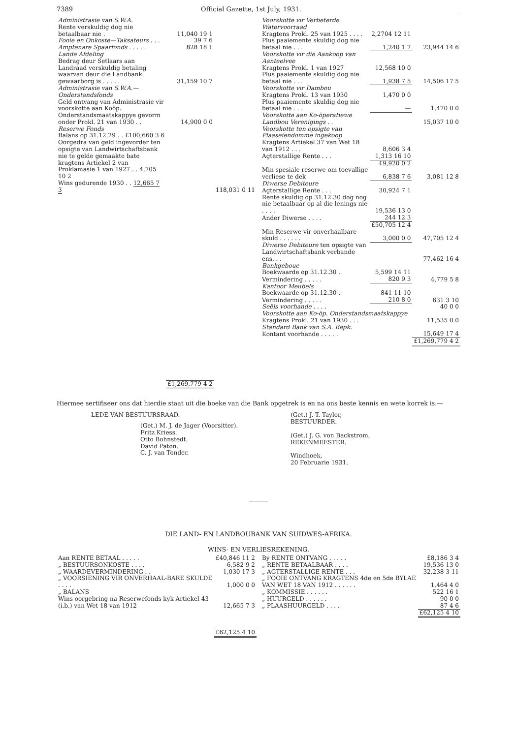7389 Official Gazette, 1st July, 1931.
| Administrasie van S.W.A. Rente verskuldig dog nie betaalbaar nie . | 11,040 19 1 | |
| Fooie en Onkoste—Taksateurs . . . | 39 7 6 | |
| Amptenare Spaarfonds . . . . . | 828 18 1 | |
| Lande Afdeling Bedrag deur Setlaars aan Landraad verskuldig betaling waarvan deur die Landbank gewaarborg is . . . . . | 31,159 10 7 | |
| Administrasie van S.W.A.—Onderstandsfonds Geld ontvang van Administrasie vir voorskotte aan Koöp. Onderstandsmaatskappye gevorm onder Prokl. 21 van 1930 . . | 14,900 0 0 | |
| Reserwe Fonds Balans op 31.12.29 . . £100,660 3 6 Oorgedra van geld ingevorder ten opsigte van Landwirtschaftsbank nie te gelde gemaakte bate kragtens Artiekel 2 van Proklamasie 1 van 1927 . . 4,705 10 2 Wins gedurende 1930 . . 12,665 7 3 | | 118,031 0 11 |
| | £1,269,779 4 2 | |
| Voorskotte vir Verbeterde Watervoorraad Kragtens Prokl. 25 van 1925 . . . . | 2,2704 12 11 | |
| Plus paaiemente skuldig dog nie betaal nie . . . | 1,240 1 7 | 23,944 14 6 |
| Voorskotte vir die Aankoop van Aanteelvee Kragtens Prokl. 1 van 1927 | 12,568 10 0 | |
| Plus paaiemente skuldig dog nie betaal nie . . . | 1,938 7 5 | 14,506 17 5 |
| Voorskotte vir Dambou Kragtens Prokl. 13 van 1930 | 1,470 0 0 | |
| Plus paaiemente skuldig dog nie betaal nie . . . | — | 1,470 0 0 |
| Voorskotte aan Ko-öperatiewe Landbou Verenigings . . | | 15,037 10 0 |
| Voorskotte ten opsigte van Plaaseiendomme ingekoop Kragtens Artiekel 37 van Wet 18 van 1912 . . . | 8,606 3 4 | |
| Agterstallige Rente . . . | 1,313 16 10 | |
| | £9,920 0 2 | |
| Min spesiale reserwe om toevallige verliese te dek | 6,838 7 6 | 3,081 12 8 |
| Diwerse Debiteure Agterstallige Rente . . . | 30,924 7 1 | |
| Rente skuldig op 31.12.30 dog nog nie betaalbaar op al die lenings nie . . . . | 19,536 13 0 | |
| Ander Diwerse . . . . | 244 12 3 | |
| | £50,705 12 4 | |
| Min Reserwe vir onverhaalbare skuld . . . . . . | 3,000 0 0 | 47,705 12 4 |
| Diwerse Debiteure ten opsigte van Landwirtschaftsbank verbande ens. . . | | 77,462 16 4 |
| Bankgeboue Boekwaarde op 31.12.30 . | 5,599 14 11 | |
| Vermindering . . . . . | 820 9 3 | 4,779 5 8 |
| Kantoor Meubels Boekwaarde op 31.12.30 . | 841 11 10 | |
| Vermindering . . . . . | 210 8 0 | 631 3 10 |
| Seëls voorhande . . . . | | 40 0 0 |
| Voorskotte aan Ko-öp. Onderstandsmaatskappye Kragtens Prokl. 21 van 1930 . . . | | 11,535 0 0 |
| Standard Bank van S.A. Bepk. Kontant voorhande . . . . . | | 15,649 17 4 |
| | | £1,269,779 4 2 |
Hiermee sertifiseer ons dat hierdie staat uit die boeke van die Bank opgetrek is en na ons beste kennis en wete korrek is:—
LEDE VAN BESTUURSRAAD.
(Get.) M. J. de Jager (Voorsitter).
Fritz Kriess.
Otto Bohnstedt.
David Paton.
C. J. van Tonder.
(Get.) J. T. Taylor,
BESTUURDER.
(Get.) J. G. von Backstrom,
REKENMEESTER.
Windhoek,
20 Februarie 1931.
DIE LAND- EN LANDBOUBANK VAN SUIDWES-AFRIKA.
WINS- EN VERLIESREKENING.
| Aan RENTE BETAAL . . . . . | £40,846 11 2 |
| „ BESTUURSONKOSTE . . . . | 6,582 9 2 |
| „ WAARDEVERMINDERING . . | 1,030 17 3 |
| „ VOORSIENING VIR ONVERHAAL-BARE SKULDE . . . . | 1,000 0 0 |
| „ BALANS Wins oorgebring na Reserwefonds kyk Artiekel 43 (i.b.) van Wet 18 van 1912 | 12,665 7 3 |
| | £62,125 4 10 |
| By RENTE ONTVANG . . . . . | £8,186 3 4 |
| „ RENTE BETAALBAAR . . . . | 19,536 13 0 |
| „ AGTERSTALLIGE RENTE . . . | 32,238 3 11 |
| „ FOOIE ONTVANG KRAGTENS 4de en 5de BYLAE VAN WET 18 VAN 1912 . . . . . . | 1,464 4 0 |
| „ KOMMISSIE . . . . . . | 522 16 1 |
| „ HUURGELD . . . . . . | 90 0 0 |
| „ PLAASHUURGELD . . . . | 87 4 6 |
| | £62,125 4 10 |